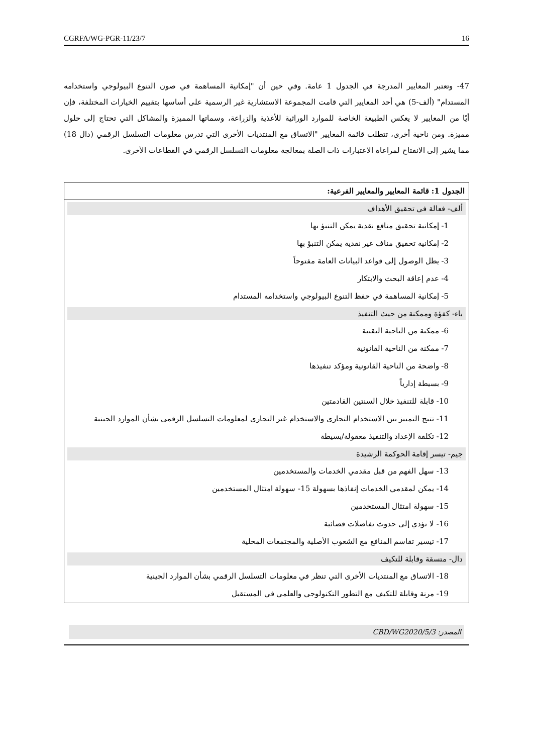CGRFA/WG-PGR-11/23/7 16
47- وتعتبر المعايير المدرجة في الجدول 1 عامة. وفي حين أن "إمكانية المساهمة في صون التنوع البيولوجي واستخدامه المستدام" (ألف-5) هي أحد المعايير التي قامت المجموعة الاستشارية غير الرسمية على أساسها بتقييم الخيارات المختلفة، فإن أيًا من المعايير لا يعكس الطبيعة الخاصة للموارد الوراثية للأغذية والزراعة، وسماتها المميزة والمشاكل التي تحتاج إلى حلول مميزة. ومن ناحية أخرى، تتطلب قائمة المعايير "الاتساق مع المنتديات الأخرى التي تدرس معلومات التسلسل الرقمي (دال 18) مما يشير إلى الانفتاح لمراعاة الاعتبارات ذات الصلة بمعالجة معلومات التسلسل الرقمي في القطاعات الأخرى.
الجدول 1: قائمة المعايير والمعايير الفرعية:
ألف- فعالة في تحقيق الأهداف
1- إمكانية تحقيق منافع نقدية يمكن التنبؤ بها
2- إمكانية تحقيق مناف غير نقدية يمكن التنبؤ بها
3- يظل الوصول إلى قواعد البيانات العامة مفتوحاً
4- عدم إعاقة البحث والابتكار
5- إمكانية المساهمة في حفظ التنوع البيولوجي واستخدامه المستدام
باء- كفؤة وممكنة من حيث التنفيذ
6- ممكنة من الناحية التقنية
7- ممكنة من الناحية القانونية
8- واضحة من الناحية القانونية ومؤكد تنفيذها
9- بسيطة إدارياً
10- قابلة للتنفيذ خلال السنتين القادمتين
11- تتيح التمييز بين الاستخدام التجاري والاستخدام غير التجاري لمعلومات التسلسل الرقمي بشأن الموارد الجينية
12- تكلفة الإعداد والتنفيذ معقولة/بسيطة
جيم- تيسر إقامة الحوكمة الرشيدة
13- سهل الفهم من قبل مقدمي الخدمات والمستخدمين
14- يمكن لمقدمي الخدمات إنفاذها بسهولة 15- سهولة امتثال المستخدمين
15- سهولة امتثال المستخدمين
16- لا تؤدي إلى حدوث تفاضلات قضائية
17- تيسير تقاسم المنافع مع الشعوب الأصلية والمجتمعات المحلية
دال- متسقة وقابلة للتكيف
18- الاتساق مع المنتديات الأخرى التي تنظر في معلومات التسلسل الرقمي بشأن الموارد الجينية
19- مرنة وقابلة للتكيف مع التطور التكنولوجي والعلمي في المستقبل
المصدر: CBD/WG2020/5/3